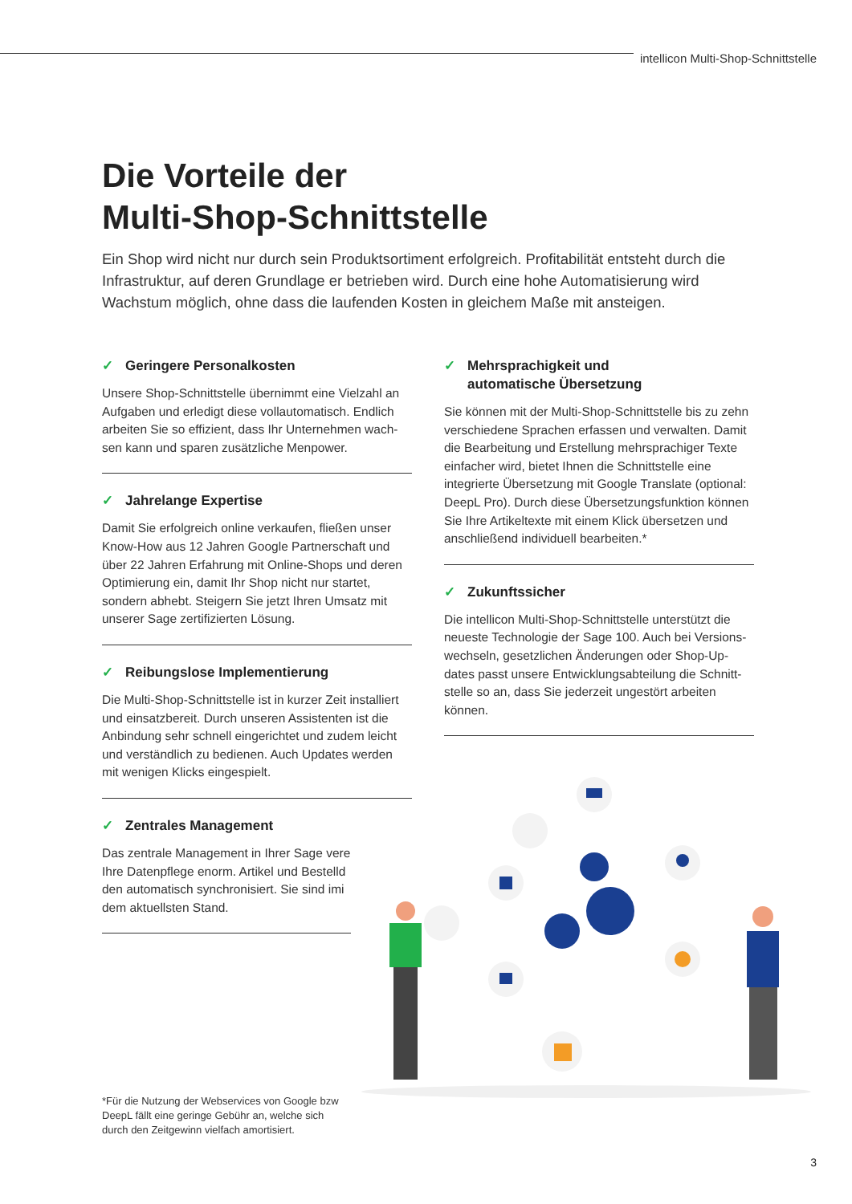intellicon Multi-Shop-Schnittstelle
Die Vorteile der
Multi-Shop-Schnittstelle
Ein Shop wird nicht nur durch sein Produktsortiment erfolgreich. Profitabilität entsteht durch die Infrastruktur, auf deren Grundlage er betrieben wird. Durch eine hohe Automatisierung wird Wachstum möglich, ohne dass die laufenden Kosten in gleichem Maße mit ansteigen.
✓ Geringere Personalkosten
Unsere Shop-Schnittstelle übernimmt eine Vielzahl an Aufgaben und erledigt diese vollautomatisch. Endlich arbeiten Sie so effizient, dass Ihr Unternehmen wach-sen kann und sparen zusätzliche Menpower.
✓ Jahrelange Expertise
Damit Sie erfolgreich online verkaufen, fließen unser Know-How aus 12 Jahren Google Partnerschaft und über 22 Jahren Erfahrung mit Online-Shops und deren Optimierung ein, damit Ihr Shop nicht nur startet, sondern abhebt. Steigern Sie jetzt Ihren Umsatz mit unserer Sage zertifizierten Lösung.
✓ Reibungslose Implementierung
Die Multi-Shop-Schnittstelle ist in kurzer Zeit installiert und einsatzbereit. Durch unseren Assistenten ist die Anbindung sehr schnell eingerichtet und zudem leicht und verständlich zu bedienen. Auch Updates werden mit wenigen Klicks eingespielt.
✓ Zentrales Management
Das zentrale Management in Ihrer Sage vere Ihre Datenpflege enorm. Artikel und Bestelld den automatisch synchronisiert. Sie sind imi dem aktuellsten Stand.
*Für die Nutzung der Webservices von Google bzw DeepL fällt eine geringe Gebühr an, welche sich durch den Zeitgewinn vielfach amortisiert.
✓ Mehrsprachigkeit und
automatische Übersetzung
Sie können mit der Multi-Shop-Schnittstelle bis zu zehn verschiedene Sprachen erfassen und verwalten. Damit die Bearbeitung und Erstellung mehrsprachiger Texte einfacher wird, bietet Ihnen die Schnittstelle eine integrierte Übersetzung mit Google Translate (optional: DeepL Pro). Durch diese Übersetzungsfunktion können Sie Ihre Artikeltexte mit einem Klick übersetzen und anschließend individuell bearbeiten.*
✓ Zukunftssicher
Die intellicon Multi-Shop-Schnittstelle unterstützt die neueste Technologie der Sage 100. Auch bei Versions-wechseln, gesetzlichen Änderungen oder Shop-Up-dates passt unsere Entwicklungsabteilung die Schnitt-stelle so an, dass Sie jederzeit ungestört arbeiten können.
3